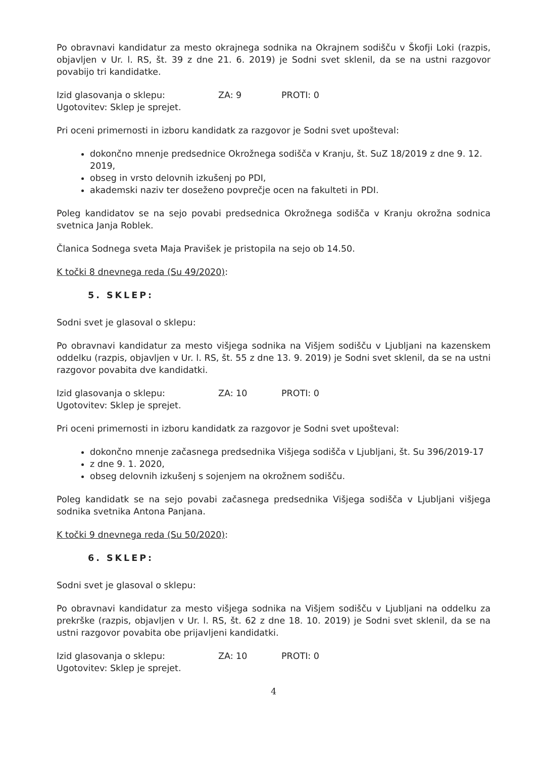Po obravnavi kandidatur za mesto okrajnega sodnika na Okrajnem sodišču v Škofji Loki (razpis, objavljen v Ur. l. RS, št. 39 z dne 21. 6. 2019) je Sodni svet sklenil, da se na ustni razgovor povabijo tri kandidatke.
Izid glasovanja o sklepu: ZA: 9 PROTI: 0
Ugotovitev: Sklep je sprejet.
Pri oceni primernosti in izboru kandidatk za razgovor je Sodni svet upošteval:
dokončno mnenje predsednice Okrožnega sodišča v Kranju, št. SuZ 18/2019 z dne 9. 12. 2019,
obseg in vrsto delovnih izkušenj po PDI,
akademski naziv ter doseženo povprečje ocen na fakulteti in PDI.
Poleg kandidatov se na sejo povabi predsednica Okrožnega sodišča v Kranju okrožna sodnica svetnica Janja Roblek.
Članica Sodnega sveta Maja Pravišek je pristopila na sejo ob 14.50.
K točki 8 dnevnega reda (Su 49/2020):
5. SKLEP:
Sodni svet je glasoval o sklepu:
Po obravnavi kandidatur za mesto višjega sodnika na Višjem sodišču v Ljubljani na kazenskem oddelku (razpis, objavljen v Ur. l. RS, št. 55 z dne 13. 9. 2019) je Sodni svet sklenil, da se na ustni razgovor povabita dve kandidatki.
Izid glasovanja o sklepu: ZA: 10 PROTI: 0
Ugotovitev: Sklep je sprejet.
Pri oceni primernosti in izboru kandidatk za razgovor je Sodni svet upošteval:
dokončno mnenje začasnega predsednika Višjega sodišča v Ljubljani, št. Su 396/2019-17
z dne 9. 1. 2020,
obseg delovnih izkušenj s sojenjem na okrožnem sodišču.
Poleg kandidatk se na sejo povabi začasnega predsednika Višjega sodišča v Ljubljani višjega sodnika svetnika Antona Panjana.
K točki 9 dnevnega reda (Su 50/2020):
6. SKLEP:
Sodni svet je glasoval o sklepu:
Po obravnavi kandidatur za mesto višjega sodnika na Višjem sodišču v Ljubljani na oddelku za prekrške (razpis, objavljen v Ur. l. RS, št. 62 z dne 18. 10. 2019) je Sodni svet sklenil, da se na ustni razgovor povabita obe prijavljeni kandidatki.
Izid glasovanja o sklepu: ZA: 10 PROTI: 0
Ugotovitev: Sklep je sprejet.
4